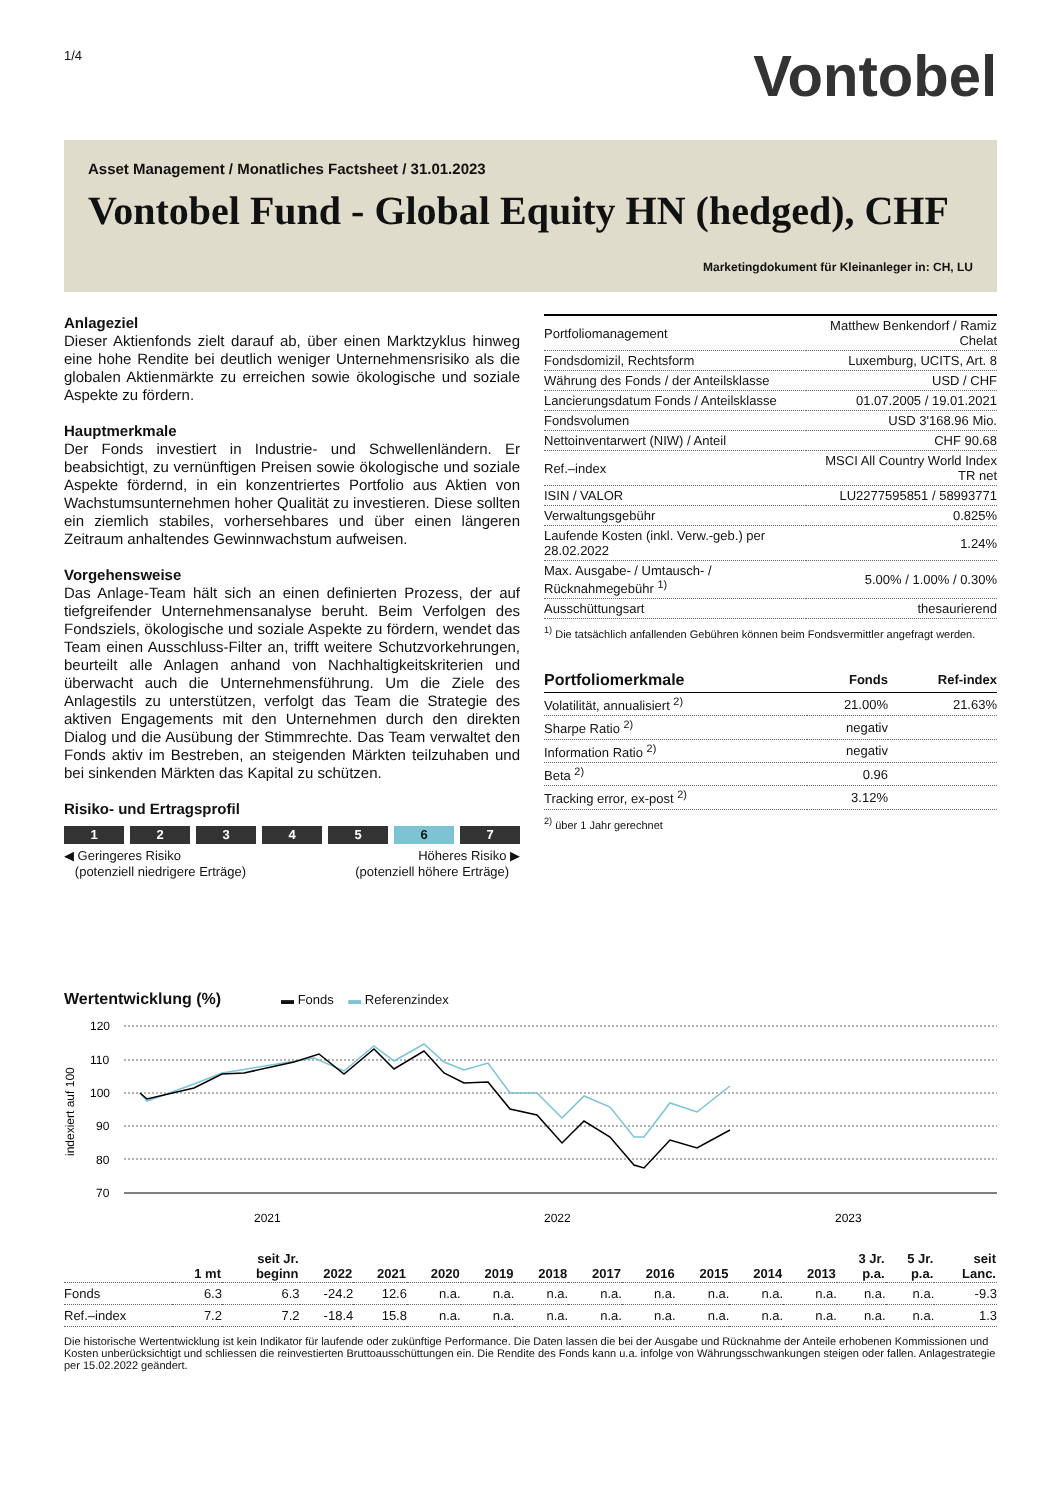1/4
Vontobel
Asset Management / Monatliches Factsheet / 31.01.2023
Vontobel Fund - Global Equity HN (hedged), CHF
Marketingdokument für Kleinanleger in: CH, LU
Anlageziel
Dieser Aktienfonds zielt darauf ab, über einen Marktzyklus hinweg eine hohe Rendite bei deutlich weniger Unternehmensrisiko als die globalen Aktienmärkte zu erreichen sowie ökologische und soziale Aspekte zu fördern.
Hauptmerkmale
Der Fonds investiert in Industrie- und Schwellenländern. Er beabsichtigt, zu vernünftigen Preisen sowie ökologische und soziale Aspekte fördernd, in ein konzentriertes Portfolio aus Aktien von Wachstumsunternehmen hoher Qualität zu investieren. Diese sollten ein ziemlich stabiles, vorhersehbares und über einen längeren Zeitraum anhaltendes Gewinnwachstum aufweisen.
Vorgehensweise
Das Anlage-Team hält sich an einen definierten Prozess, der auf tiefgreifender Unternehmensanalyse beruht. Beim Verfolgen des Fondsziels, ökologische und soziale Aspekte zu fördern, wendet das Team einen Ausschluss-Filter an, trifft weitere Schutzvorkehrungen, beurteilt alle Anlagen anhand von Nachhaltigkeitskriterien und überwacht auch die Unternehmensführung. Um die Ziele des Anlagestils zu unterstützen, verfolgt das Team die Strategie des aktiven Engagements mit den Unternehmen durch den direkten Dialog und die Ausübung der Stimmrechte. Das Team verwaltet den Fonds aktiv im Bestreben, an steigenden Märkten teilzuhaben und bei sinkenden Märkten das Kapital zu schützen.
Risiko- und Ertragsprofil
1 2 3 4 5 6 7
◀ Geringeres Risiko
(potenziell niedrigere Erträge)
Höheres Risiko ▶
(potenziell höhere Erträge)
| Portfoliomanagement | Matthew Benkendorf / Ramiz Chelat |
| Fondsdomizil, Rechtsform | Luxemburg, UCITS, Art. 8 |
| Währung des Fonds / der Anteilsklasse | USD / CHF |
| Lancierungsdatum Fonds / Anteilsklasse | 01.07.2005 / 19.01.2021 |
| Fondsvolumen | USD 3'168.96 Mio. |
| Nettoinventarwert (NIW) / Anteil | CHF 90.68 |
| Ref.–index | MSCI All Country World Index TR net |
| ISIN / VALOR | LU2277595851 / 58993771 |
| Verwaltungsgebühr | 0.825% |
| Laufende Kosten (inkl. Verw.-geb.) per 28.02.2022 | 1.24% |
| Max. Ausgabe- / Umtausch- / Rücknahmegebühr <sup>1)</sup> | 5.00% / 1.00% / 0.30% |
| Ausschüttungsart | thesaurierend |
<sup>1)</sup> Die tatsächlich anfallenden Gebühren können beim Fondsvermittler angefragt werden.
| Portfoliomerkmale | Fonds | Ref-index |
| --- | --- | --- |
| Volatilität, annualisiert <sup>2)</sup> | 21.00% | 21.63% |
| Sharpe Ratio <sup>2)</sup> | negativ | |
| Information Ratio <sup>2)</sup> | negativ | |
| Beta <sup>2)</sup> | 0.96 | |
| Tracking error, ex-post <sup>2)</sup> | 3.12% | |
<sup>2)</sup> über 1 Jahr gerechnet
Wertentwicklung (%) ▬ Fonds ▬ Referenzindex
120
110
100
90
80
70
2021
2022
2023
indexiert auf 100
| | 1 mt | seit Jr. beginn | 2022 | 2021 | 2020 | 2019 | 2018 | 2017 | 2016 | 2015 | 2014 | 2013 | 3 Jr. p.a. | 5 Jr. p.a. | seit Lanc. |
| --- | --- | --- | --- | --- | --- | --- | --- | --- | --- | --- | --- | --- | --- | --- | --- |
| Fonds | 6.3 | 6.3 | -24.2 | 12.6 | n.a. | n.a. | n.a. | n.a. | n.a. | n.a. | n.a. | n.a. | n.a. | n.a. | -9.3 |
| Ref.–index | 7.2 | 7.2 | -18.4 | 15.8 | n.a. | n.a. | n.a. | n.a. | n.a. | n.a. | n.a. | n.a. | n.a. | n.a. | 1.3 |
Die historische Wertentwicklung ist kein Indikator für laufende oder zukünftige Performance. Die Daten lassen die bei der Ausgabe und Rücknahme der Anteile erhobenen Kommissionen und Kosten unberücksichtigt und schliessen die reinvestierten Bruttoausschüttungen ein. Die Rendite des Fonds kann u.a. infolge von Währungsschwankungen steigen oder fallen. Anlagestrategie per 15.02.2022 geändert.